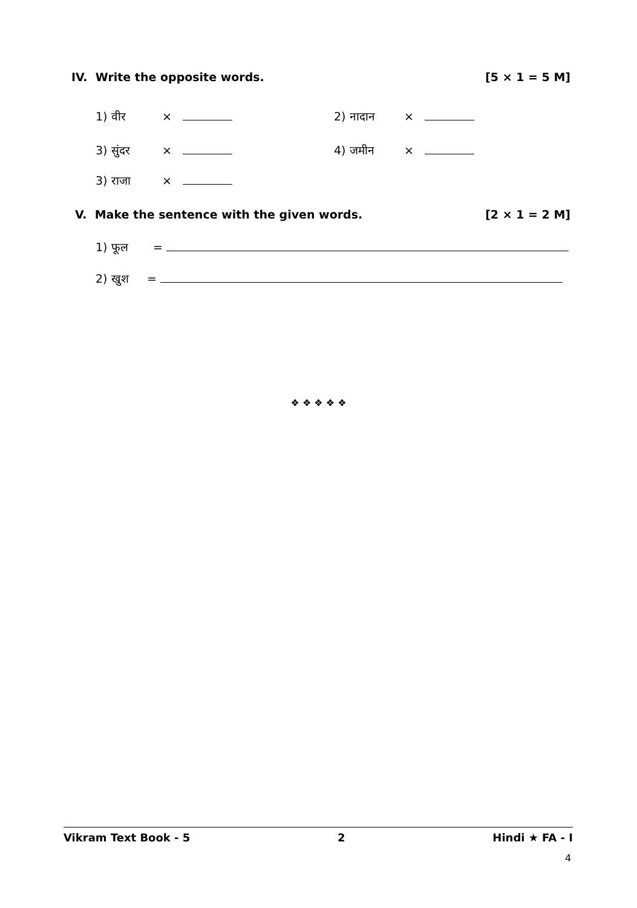IV. Write the opposite words. [5 × 1 = 5 M]
1) वीर × 2) नादान ×
3) सुंदर × 4) जमीन ×
3) राजा ×
V. Make the sentence with the given words. [2 × 1 = 2 M]
1) फूल =
2) खुश =
❖ ❖ ❖ ❖ ❖
Vikram Text Book - 5 2 Hindi ★ FA - I
4